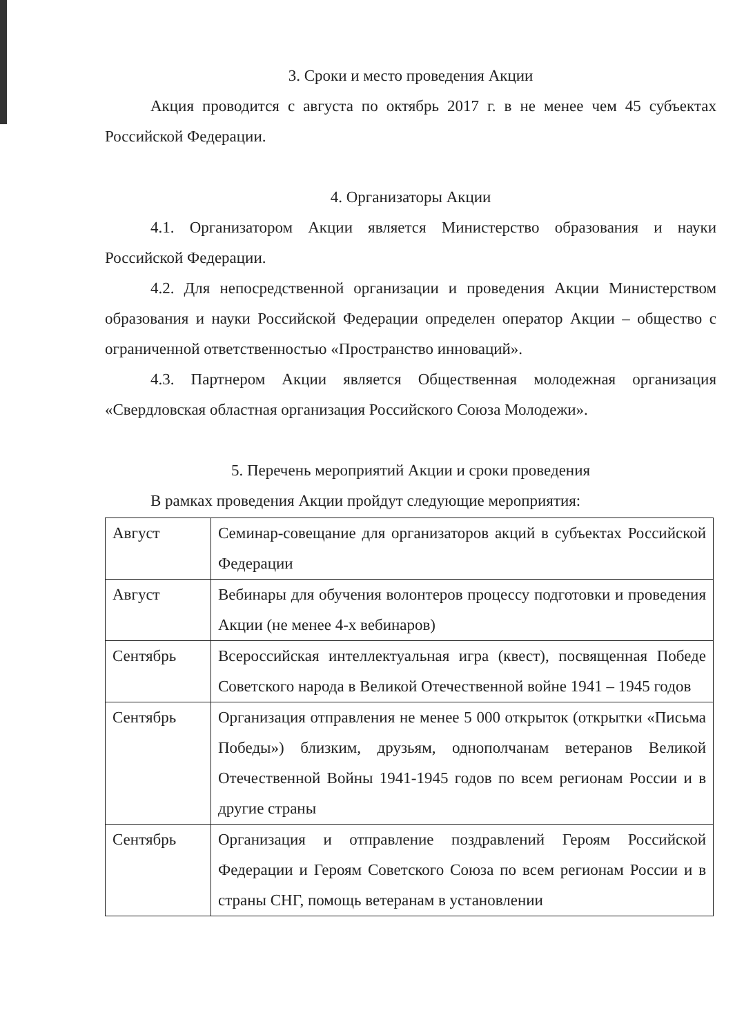3. Сроки и место проведения Акции
Акция проводится с августа по октябрь 2017 г. в не менее чем 45 субъектах Российской Федерации.
4. Организаторы Акции
4.1. Организатором Акции является Министерство образования и науки Российской Федерации.
4.2. Для непосредственной организации и проведения Акции Министерством образования и науки Российской Федерации определен оператор Акции – общество с ограниченной ответственностью «Пространство инноваций».
4.3. Партнером Акции является Общественная молодежная организация «Свердловская областная организация Российского Союза Молодежи».
5. Перечень мероприятий Акции и сроки проведения
В рамках проведения Акции пройдут следующие мероприятия:
| Август | Семинар-совещание для организаторов акций в субъектах Российской Федерации |
| Август | Вебинары для обучения волонтеров процессу подготовки и проведения Акции (не менее 4-х вебинаров) |
| Сентябрь | Всероссийская интеллектуальная игра (квест), посвященная Победе Советского народа в Великой Отечественной войне 1941 – 1945 годов |
| Сентябрь | Организация отправления не менее 5 000 открыток (открытки «Письма Победы») близким, друзьям, однополчанам ветеранов Великой Отечественной Войны 1941-1945 годов по всем регионам России и в другие страны |
| Сентябрь | Организация и отправление поздравлений Героям Российской Федерации и Героям Советского Союза по всем регионам России и в страны СНГ, помощь ветеранам в установлении |